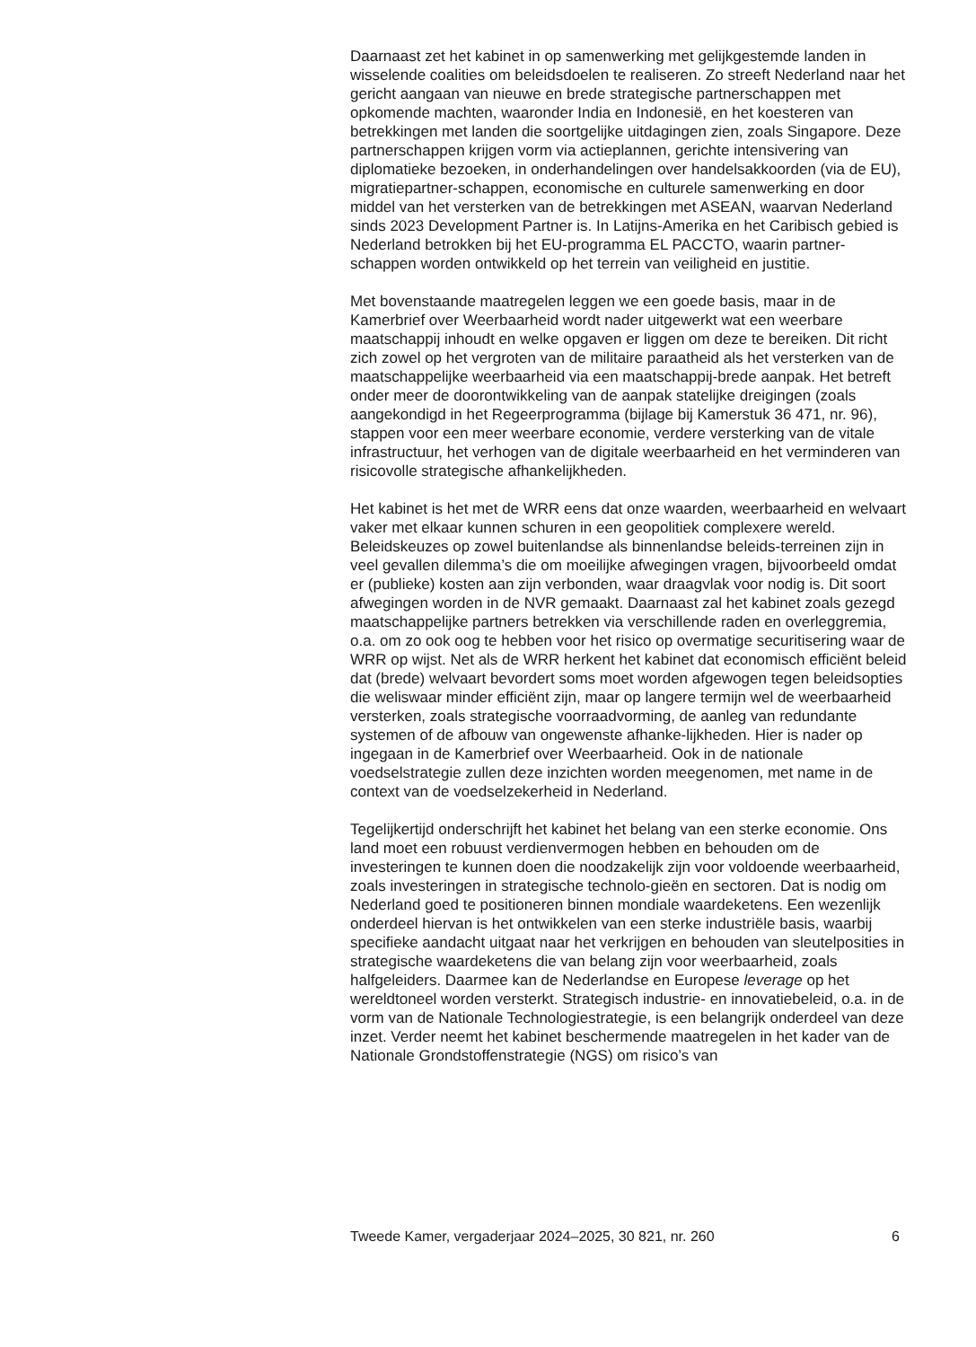Daarnaast zet het kabinet in op samenwerking met gelijkgestemde landen in wisselende coalities om beleidsdoelen te realiseren. Zo streeft Nederland naar het gericht aangaan van nieuwe en brede strategische partnerschappen met opkomende machten, waaronder India en Indonesië, en het koesteren van betrekkingen met landen die soortgelijke uitdagingen zien, zoals Singapore. Deze partnerschappen krijgen vorm via actieplannen, gerichte intensivering van diplomatieke bezoeken, in onderhandelingen over handelsakkoorden (via de EU), migratiepartner-schappen, economische en culturele samenwerking en door middel van het versterken van de betrekkingen met ASEAN, waarvan Nederland sinds 2023 Development Partner is. In Latijns-Amerika en het Caribisch gebied is Nederland betrokken bij het EU-programma EL PACCTO, waarin partner-schappen worden ontwikkeld op het terrein van veiligheid en justitie.
Met bovenstaande maatregelen leggen we een goede basis, maar in de Kamerbrief over Weerbaarheid wordt nader uitgewerkt wat een weerbare maatschappij inhoudt en welke opgaven er liggen om deze te bereiken. Dit richt zich zowel op het vergroten van de militaire paraatheid als het versterken van de maatschappelijke weerbaarheid via een maatschappij-brede aanpak. Het betreft onder meer de doorontwikkeling van de aanpak statelijke dreigingen (zoals aangekondigd in het Regeerprogramma (bijlage bij Kamerstuk 36 471, nr. 96), stappen voor een meer weerbare economie, verdere versterking van de vitale infrastructuur, het verhogen van de digitale weerbaarheid en het verminderen van risicovolle strategische afhankelijkheden.
Het kabinet is het met de WRR eens dat onze waarden, weerbaarheid en welvaart vaker met elkaar kunnen schuren in een geopolitiek complexere wereld. Beleidskeuzes op zowel buitenlandse als binnenlandse beleids-terreinen zijn in veel gevallen dilemma’s die om moeilijke afwegingen vragen, bijvoorbeeld omdat er (publieke) kosten aan zijn verbonden, waar draagvlak voor nodig is. Dit soort afwegingen worden in de NVR gemaakt. Daarnaast zal het kabinet zoals gezegd maatschappelijke partners betrekken via verschillende raden en overleggremia, o.a. om zo ook oog te hebben voor het risico op overmatige securitisering waar de WRR op wijst. Net als de WRR herkent het kabinet dat economisch efficiënt beleid dat (brede) welvaart bevordert soms moet worden afgewogen tegen beleidsopties die weliswaar minder efficiënt zijn, maar op langere termijn wel de weerbaarheid versterken, zoals strategische voorraadvorming, de aanleg van redundante systemen of de afbouw van ongewenste afhanke-lijkheden. Hier is nader op ingegaan in de Kamerbrief over Weerbaarheid. Ook in de nationale voedselstrategie zullen deze inzichten worden meegenomen, met name in de context van de voedselzekerheid in Nederland.
Tegelijkertijd onderschrijft het kabinet het belang van een sterke economie. Ons land moet een robuust verdienvermogen hebben en behouden om de investeringen te kunnen doen die noodzakelijk zijn voor voldoende weerbaarheid, zoals investeringen in strategische technolo-gieën en sectoren. Dat is nodig om Nederland goed te positioneren binnen mondiale waardeketens. Een wezenlijk onderdeel hiervan is het ontwikkelen van een sterke industriële basis, waarbij specifieke aandacht uitgaat naar het verkrijgen en behouden van sleutelposities in strategische waardeketens die van belang zijn voor weerbaarheid, zoals halfgeleiders. Daarmee kan de Nederlandse en Europese leverage op het wereldtoneel worden versterkt. Strategisch industrie- en innovatiebeleid, o.a. in de vorm van de Nationale Technologiestrategie, is een belangrijk onderdeel van deze inzet. Verder neemt het kabinet beschermende maatregelen in het kader van de Nationale Grondstoffenstrategie (NGS) om risico’s van
Tweede Kamer, vergaderjaar 2024–2025, 30 821, nr. 260 6